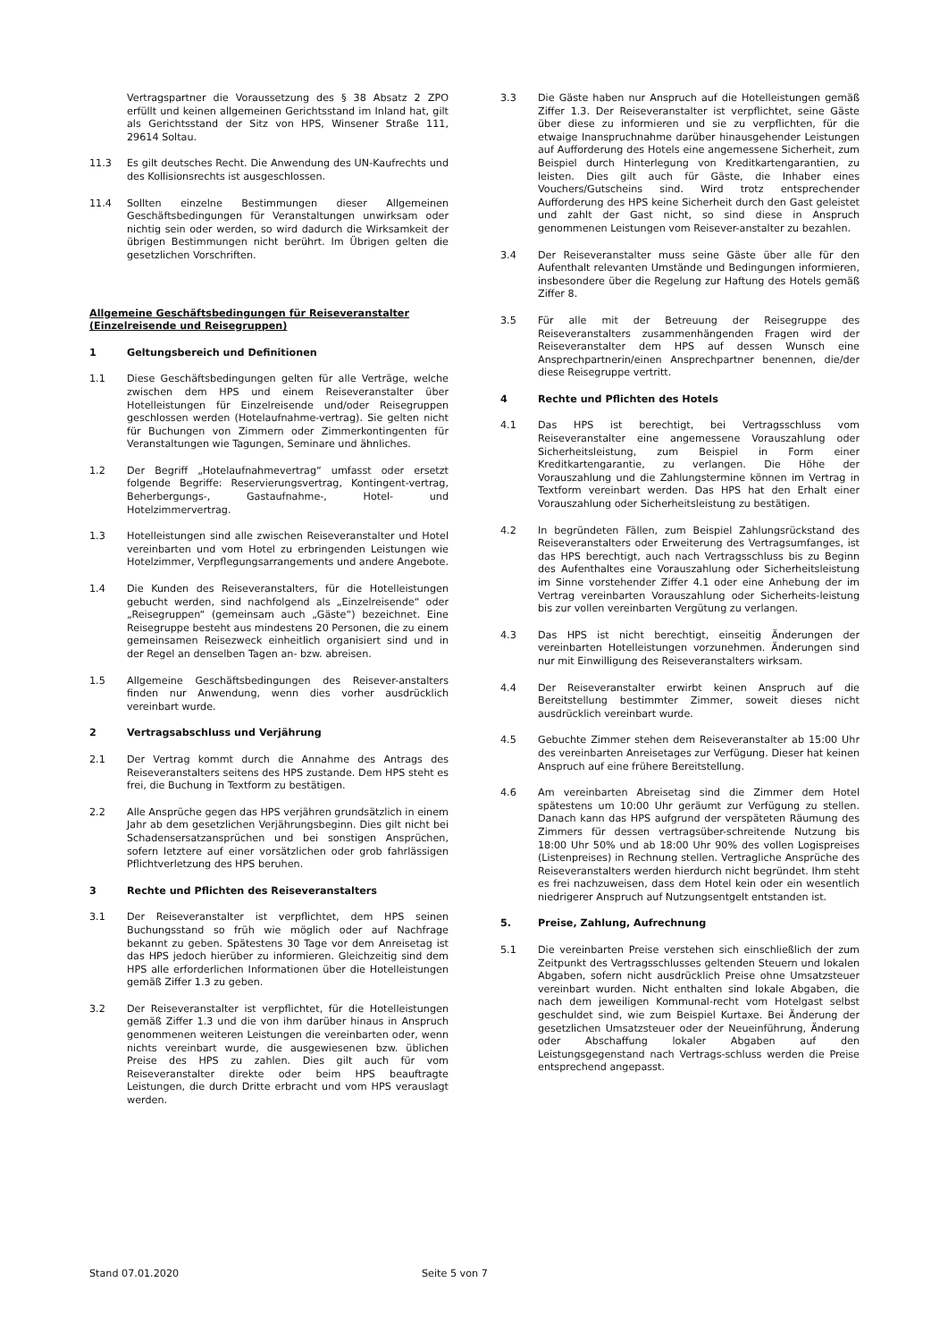Vertragspartner die Voraussetzung des § 38 Absatz 2 ZPO erfüllt und keinen allgemeinen Gerichtsstand im Inland hat, gilt als Gerichtsstand der Sitz von HPS, Winsener Straße 111, 29614 Soltau.
11.3 Es gilt deutsches Recht. Die Anwendung des UN-Kaufrechts und des Kollisionsrechts ist ausgeschlossen.
11.4 Sollten einzelne Bestimmungen dieser Allgemeinen Geschäftsbedingungen für Veranstaltungen unwirksam oder nichtig sein oder werden, so wird dadurch die Wirksamkeit der übrigen Bestimmungen nicht berührt. Im Übrigen gelten die gesetzlichen Vorschriften.
Allgemeine Geschäftsbedingungen für Reiseveranstalter (Einzelreisende und Reisegruppen)
1 Geltungsbereich und Definitionen
1.1 Diese Geschäftsbedingungen gelten für alle Verträge, welche zwischen dem HPS und einem Reiseveranstalter über Hotelleistungen für Einzelreisende und/oder Reisegruppen geschlossen werden (Hotelaufnahme-vertrag). Sie gelten nicht für Buchungen von Zimmern oder Zimmerkontingenten für Veranstaltungen wie Tagungen, Seminare und ähnliches.
1.2 Der Begriff „Hotelaufnahmevertrag“ umfasst oder ersetzt folgende Begriffe: Reservierungsvertrag, Kontingent-vertrag, Beherbergungs-, Gastaufnahme-, Hotel- und Hotelzimmervertrag.
1.3 Hotelleistungen sind alle zwischen Reiseveranstalter und Hotel vereinbarten und vom Hotel zu erbringenden Leistungen wie Hotelzimmer, Verpflegungsarrangements und andere Angebote.
1.4 Die Kunden des Reiseveranstalters, für die Hotelleistungen gebucht werden, sind nachfolgend als „Einzelreisende“ oder „Reisegruppen“ (gemeinsam auch „Gäste“) bezeichnet. Eine Reisegruppe besteht aus mindestens 20 Personen, die zu einem gemeinsamen Reisezweck einheitlich organisiert sind und in der Regel an denselben Tagen an- bzw. abreisen.
1.5 Allgemeine Geschäftsbedingungen des Reisever-anstalters finden nur Anwendung, wenn dies vorher ausdrücklich vereinbart wurde.
2 Vertragsabschluss und Verjährung
2.1 Der Vertrag kommt durch die Annahme des Antrags des Reiseveranstalters seitens des HPS zustande. Dem HPS steht es frei, die Buchung in Textform zu bestätigen.
2.2 Alle Ansprüche gegen das HPS verjähren grundsätzlich in einem Jahr ab dem gesetzlichen Verjährungsbeginn. Dies gilt nicht bei Schadensersatzansprüchen und bei sonstigen Ansprüchen, sofern letztere auf einer vorsätzlichen oder grob fahrlässigen Pflichtverletzung des HPS beruhen.
3 Rechte und Pflichten des Reiseveranstalters
3.1 Der Reiseveranstalter ist verpflichtet, dem HPS seinen Buchungsstand so früh wie möglich oder auf Nachfrage bekannt zu geben. Spätestens 30 Tage vor dem Anreisetag ist das HPS jedoch hierüber zu informieren. Gleichzeitig sind dem HPS alle erforderlichen Informationen über die Hotelleistungen gemäß Ziffer 1.3 zu geben.
3.2 Der Reiseveranstalter ist verpflichtet, für die Hotelleistungen gemäß Ziffer 1.3 und die von ihm darüber hinaus in Anspruch genommenen weiteren Leistungen die vereinbarten oder, wenn nichts vereinbart wurde, die ausgewiesenen bzw. üblichen Preise des HPS zu zahlen. Dies gilt auch für vom Reiseveranstalter direkte oder beim HPS beauftragte Leistungen, die durch Dritte erbracht und vom HPS verauslagt werden.
3.3 Die Gäste haben nur Anspruch auf die Hotelleistungen gemäß Ziffer 1.3. Der Reiseveranstalter ist verpflichtet, seine Gäste über diese zu informieren und sie zu verpflichten, für die etwaige Inanspruchnahme darüber hinausgehender Leistungen auf Aufforderung des Hotels eine angemessene Sicherheit, zum Beispiel durch Hinterlegung von Kreditkartengarantien, zu leisten. Dies gilt auch für Gäste, die Inhaber eines Vouchers/Gutscheins sind. Wird trotz entsprechender Aufforderung des HPS keine Sicherheit durch den Gast geleistet und zahlt der Gast nicht, so sind diese in Anspruch genommenen Leistungen vom Reisever-anstalter zu bezahlen.
3.4 Der Reiseveranstalter muss seine Gäste über alle für den Aufenthalt relevanten Umstände und Bedingungen informieren, insbesondere über die Regelung zur Haftung des Hotels gemäß Ziffer 8.
3.5 Für alle mit der Betreuung der Reisegruppe des Reiseveranstalters zusammenhängenden Fragen wird der Reiseveranstalter dem HPS auf dessen Wunsch eine Ansprechpartnerin/einen Ansprechpartner benennen, die/der diese Reisegruppe vertritt.
4 Rechte und Pflichten des Hotels
4.1 Das HPS ist berechtigt, bei Vertragsschluss vom Reiseveranstalter eine angemessene Vorauszahlung oder Sicherheitsleistung, zum Beispiel in Form einer Kreditkartengarantie, zu verlangen. Die Höhe der Vorauszahlung und die Zahlungstermine können im Vertrag in Textform vereinbart werden. Das HPS hat den Erhalt einer Vorauszahlung oder Sicherheitsleistung zu bestätigen.
4.2 In begründeten Fällen, zum Beispiel Zahlungsrückstand des Reiseveranstalters oder Erweiterung des Vertragsumfanges, ist das HPS berechtigt, auch nach Vertragsschluss bis zu Beginn des Aufenthaltes eine Vorauszahlung oder Sicherheitsleistung im Sinne vorstehender Ziffer 4.1 oder eine Anhebung der im Vertrag vereinbarten Vorauszahlung oder Sicherheits-leistung bis zur vollen vereinbarten Vergütung zu verlangen.
4.3 Das HPS ist nicht berechtigt, einseitig Änderungen der vereinbarten Hotelleistungen vorzunehmen. Änderungen sind nur mit Einwilligung des Reiseveranstalters wirksam.
4.4 Der Reiseveranstalter erwirbt keinen Anspruch auf die Bereitstellung bestimmter Zimmer, soweit dieses nicht ausdrücklich vereinbart wurde.
4.5 Gebuchte Zimmer stehen dem Reiseveranstalter ab 15:00 Uhr des vereinbarten Anreisetages zur Verfügung. Dieser hat keinen Anspruch auf eine frühere Bereitstellung.
4.6 Am vereinbarten Abreisetag sind die Zimmer dem Hotel spätestens um 10:00 Uhr geräumt zur Verfügung zu stellen. Danach kann das HPS aufgrund der verspäteten Räumung des Zimmers für dessen vertragsüber-schreitende Nutzung bis 18:00 Uhr 50% und ab 18:00 Uhr 90% des vollen Logispreises (Listenpreises) in Rechnung stellen. Vertragliche Ansprüche des Reiseveranstalters werden hierdurch nicht begründet. Ihm steht es frei nachzuweisen, dass dem Hotel kein oder ein wesentlich niedrigerer Anspruch auf Nutzungsentgelt entstanden ist.
5. Preise, Zahlung, Aufrechnung
5.1 Die vereinbarten Preise verstehen sich einschließlich der zum Zeitpunkt des Vertragsschlusses geltenden Steuern und lokalen Abgaben, sofern nicht ausdrücklich Preise ohne Umsatzsteuer vereinbart wurden. Nicht enthalten sind lokale Abgaben, die nach dem jeweiligen Kommunal-recht vom Hotelgast selbst geschuldet sind, wie zum Beispiel Kurtaxe. Bei Änderung der gesetzlichen Umsatzsteuer oder der Neueinführung, Änderung oder Abschaffung lokaler Abgaben auf den Leistungsgegenstand nach Vertrags-schluss werden die Preise entsprechend angepasst.
Stand 07.01.2020 Seite 5 von 7